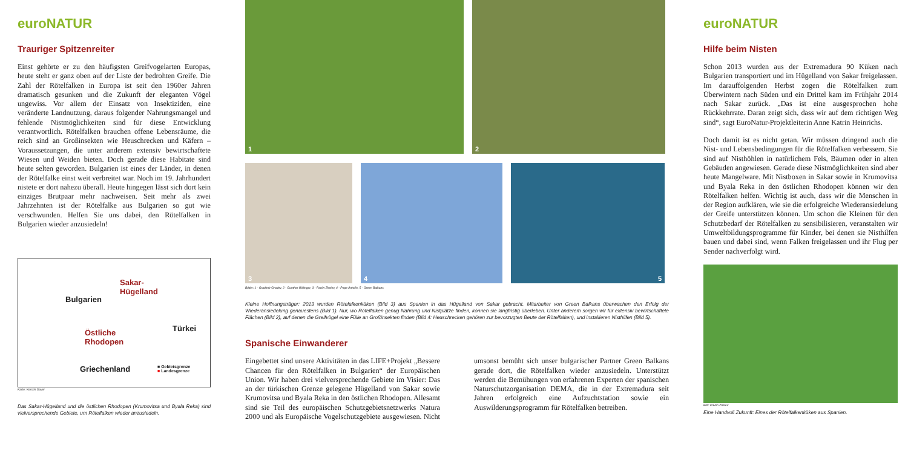euroNATUR
Trauriger Spitzenreiter
Einst gehörte er zu den häufigsten Greifvogelarten Europas, heute steht er ganz oben auf der Liste der bedrohten Greife. Die Zahl der Rötelfalken in Europa ist seit den 1960er Jahren dramatisch gesunken und die Zukunft der eleganten Vögel ungewiss. Vor allem der Einsatz von Insektiziden, eine veränderte Landnutzung, daraus folgender Nahrungsmangel und fehlende Nistmöglichkeiten sind für diese Entwicklung verantwortlich. Rötelfalken brauchen offene Lebensräume, die reich sind an Großinsekten wie Heuschrecken und Käfern – Voraussetzungen, die unter anderem extensiv bewirtschaftete Wiesen und Weiden bieten. Doch gerade diese Habitate sind heute selten geworden. Bulgarien ist eines der Länder, in denen der Rötelfalke einst weit verbreitet war. Noch im 19. Jahrhundert nistete er dort nahezu überall. Heute hingegen lässt sich dort kein einziges Brutpaar mehr nachweisen. Seit mehr als zwei Jahrzehnten ist der Rötelfalke aus Bulgarien so gut wie verschwunden. Helfen Sie uns dabei, den Rötelfalken in Bulgarien wieder anzusiedeln!
Sakar-
Hügelland
Bulgarien
Türkei
Östliche
Rhodopen
Griechenland
■ Gebietsgrenze
■ Landesgrenze
Karte: Kerstin Sauer
Das Sakar-Hügelland und die östlichen Rhodopen (Krumovitsa und Byala Reka) sind vielversprechende Gebiete, um Rötelfalken wieder anzusiedeln.
1
2
3
4
5
Bilder: 1 - Gradimir Gradev, 2 - Gunther Willinger, 3 - Pavlin Zhelev, 4 - Pepe Antolín, 5 - Green Balkans
Kleine Hoffnungsträger: 2013 wurden Rötefalkenküken (Bild 3) aus Spanien in das Hügelland von Sakar gebracht. Mitarbeiter von Green Balkans überwachen den Erfolg der Wiederansiedelung genauestens (Bild 1). Nur, wo Rötelfalken genug Nahrung und Nistplätze finden, können sie langfristig überleben. Unter anderem sorgen wir für extensiv bewirtschaftete Flächen (Bild 2), auf denen die Greifvögel eine Fülle an Großinsekten finden (Bild 4: Heuschrecken gehören zur bevorzugten Beute der Rötelfalken), und installieren Nisthilfen (Bild 5).
Spanische Einwanderer
Eingebettet sind unsere Aktivitäten in das LIFE+Projekt „Bessere Chancen für den Rötelfalken in Bulgarien“ der Europäischen Union. Wir haben drei vielversprechende Gebiete im Visier: Das an der türkischen Grenze gelegene Hügelland von Sakar sowie Krumovitsa und Byala Reka in den östlichen Rhodopen. Allesamt sind sie Teil des europäischen Schutzgebietsnetzwerks Natura 2000 und als Europäische Vogelschutzgebiete ausgewiesen. Nicht umsonst bemüht sich unser bulgarischer Partner Green Balkans gerade dort, die Rötelfalken wieder anzusiedeln. Unterstützt werden die Bemühungen von erfahrenen Experten der spanischen Naturschutzorganisation DEMA, die in der Extremadura seit Jahren erfolgreich eine Aufzuchtstation sowie ein Auswilderungsprogramm für Rötelfalken betreiben.
euroNATUR
Hilfe beim Nisten
Schon 2013 wurden aus der Extremadura 90 Küken nach Bulgarien transportiert und im Hügelland von Sakar freigelassen. Im darauffolgenden Herbst zogen die Rötelfalken zum Überwintern nach Süden und ein Drittel kam im Frühjahr 2014 nach Sakar zurück. „Das ist eine ausgesprochen hohe Rückkehrrate. Daran zeigt sich, dass wir auf dem richtigen Weg sind“, sagt EuroNatur-Projektleiterin Anne Katrin Heinrichs.
Doch damit ist es nicht getan. Wir müssen dringend auch die Nist- und Lebensbedingungen für die Rötelfalken verbessern. Sie sind auf Nisthöhlen in natürlichem Fels, Bäumen oder in alten Gebäuden angewiesen. Gerade diese Nistmöglichkeiten sind aber heute Mangelware. Mit Nistboxen in Sakar sowie in Krumovitsa und Byala Reka in den östlichen Rhodopen können wir den Rötelfalken helfen. Wichtig ist auch, dass wir die Menschen in der Region aufklären, wie sie die erfolgreiche Wiederansiedelung der Greife unterstützen können. Um schon die Kleinen für den Schutzbedarf der Rötelfalken zu sensibilisieren, veranstalten wir Umweltbildungsprogramme für Kinder, bei denen sie Nisthilfen bauen und dabei sind, wenn Falken freigelassen und ihr Flug per Sender nachverfolgt wird.
Bild: Pavlin Zhelev
Eine Handvoll Zukunft: Eines der Rötelfalkenküken aus Spanien.